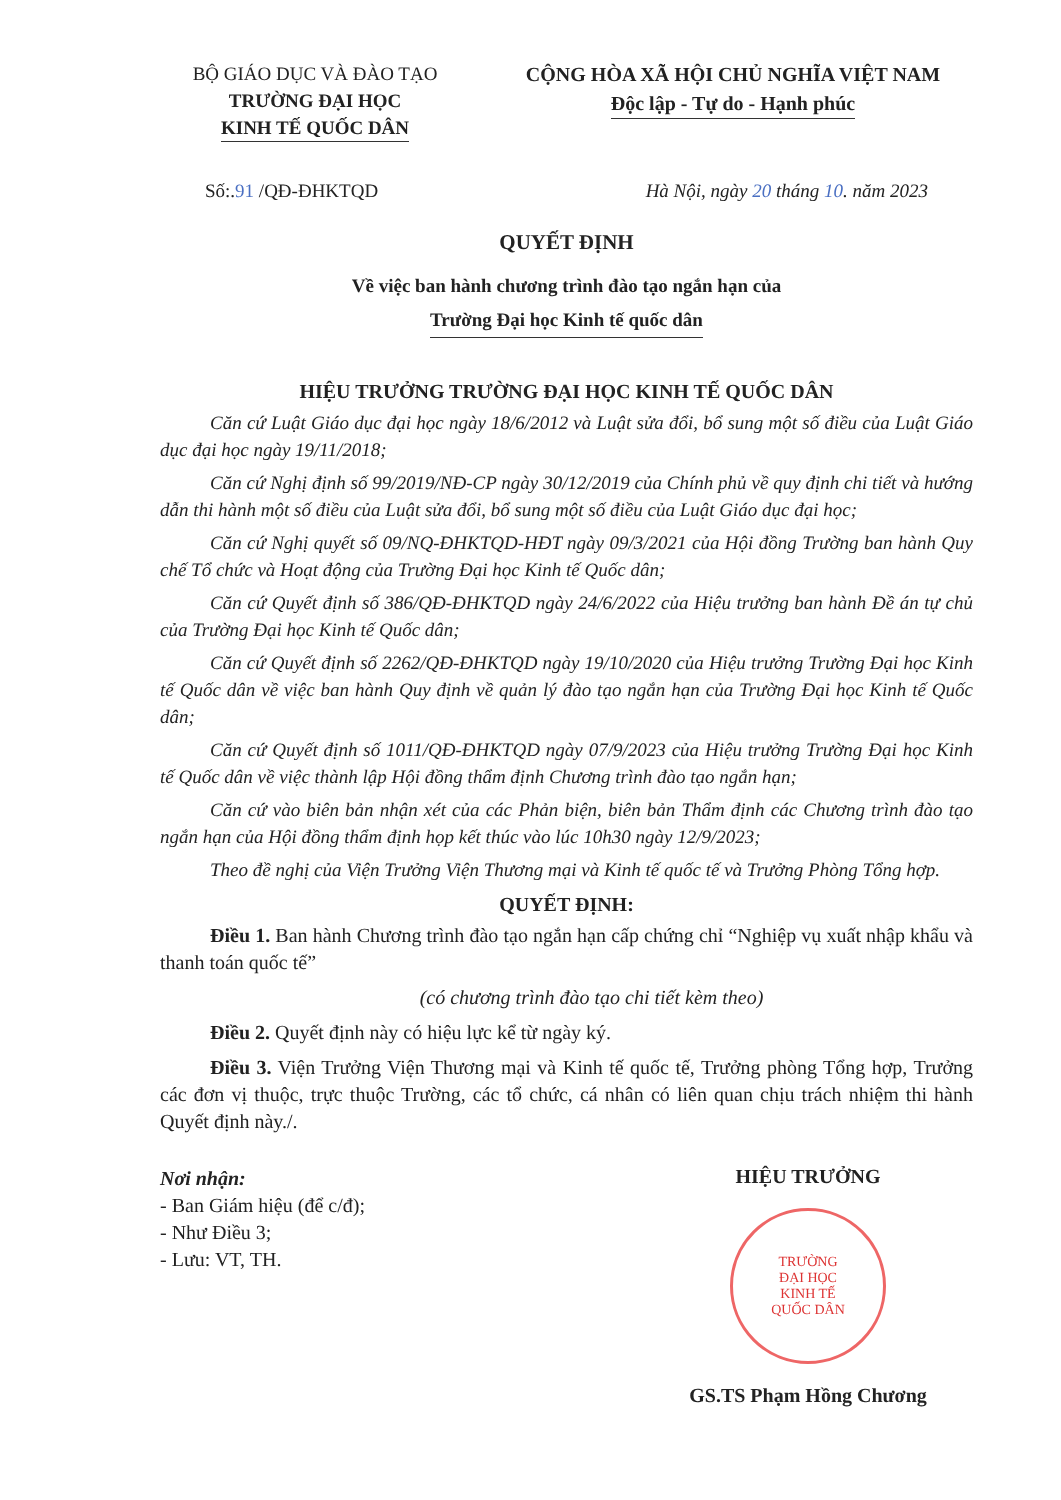BỘ GIÁO DỤC VÀ ĐÀO TẠO
TRƯỜNG ĐẠI HỌC
KINH TẾ QUỐC DÂN
CỘNG HÒA XÃ HỘI CHỦ NGHĨA VIỆT NAM
Độc lập - Tự do - Hạnh phúc
Số:.91 /QĐ-ĐHKTQD Hà Nội, ngày 20 tháng 10. năm 2023
QUYẾT ĐỊNH
Về việc ban hành chương trình đào tạo ngắn hạn của
Trường Đại học Kinh tế quốc dân
HIỆU TRƯỞNG TRƯỜNG ĐẠI HỌC KINH TẾ QUỐC DÂN
Căn cứ Luật Giáo dục đại học ngày 18/6/2012 và Luật sửa đổi, bổ sung một số điều của Luật Giáo dục đại học ngày 19/11/2018;
Căn cứ Nghị định số 99/2019/NĐ-CP ngày 30/12/2019 của Chính phủ về quy định chi tiết và hướng dẫn thi hành một số điều của Luật sửa đổi, bổ sung một số điều của Luật Giáo dục đại học;
Căn cứ Nghị quyết số 09/NQ-ĐHKTQD-HĐT ngày 09/3/2021 của Hội đồng Trường ban hành Quy chế Tổ chức và Hoạt động của Trường Đại học Kinh tế Quốc dân;
Căn cứ Quyết định số 386/QĐ-ĐHKTQD ngày 24/6/2022 của Hiệu trưởng ban hành Đề án tự chủ của Trường Đại học Kinh tế Quốc dân;
Căn cứ Quyết định số 2262/QĐ-ĐHKTQD ngày 19/10/2020 của Hiệu trưởng Trường Đại học Kinh tế Quốc dân về việc ban hành Quy định về quản lý đào tạo ngắn hạn của Trường Đại học Kinh tế Quốc dân;
Căn cứ Quyết định số 1011/QĐ-ĐHKTQD ngày 07/9/2023 của Hiệu trưởng Trường Đại học Kinh tế Quốc dân về việc thành lập Hội đồng thẩm định Chương trình đào tạo ngắn hạn;
Căn cứ vào biên bản nhận xét của các Phản biện, biên bản Thẩm định các Chương trình đào tạo ngắn hạn của Hội đồng thẩm định họp kết thúc vào lúc 10h30 ngày 12/9/2023;
Theo đề nghị của Viện Trưởng Viện Thương mại và Kinh tế quốc tế và Trưởng Phòng Tổng hợp.
QUYẾT ĐỊNH:
Điều 1. Ban hành Chương trình đào tạo ngắn hạn cấp chứng chỉ “Nghiệp vụ xuất nhập khẩu và thanh toán quốc tế”
(có chương trình đào tạo chi tiết kèm theo)
Điều 2. Quyết định này có hiệu lực kể từ ngày ký.
Điều 3. Viện Trưởng Viện Thương mại và Kinh tế quốc tế, Trưởng phòng Tổng hợp, Trưởng các đơn vị thuộc, trực thuộc Trường, các tổ chức, cá nhân có liên quan chịu trách nhiệm thi hành Quyết định này./.
Nơi nhận:
- Ban Giám hiệu (để c/đ);
- Như Điều 3;
- Lưu: VT, TH.
HIỆU TRƯỞNG
TRƯỜNG
ĐẠI HỌC
KINH TẾ
QUỐC DÂN
GS.TS Phạm Hồng Chương